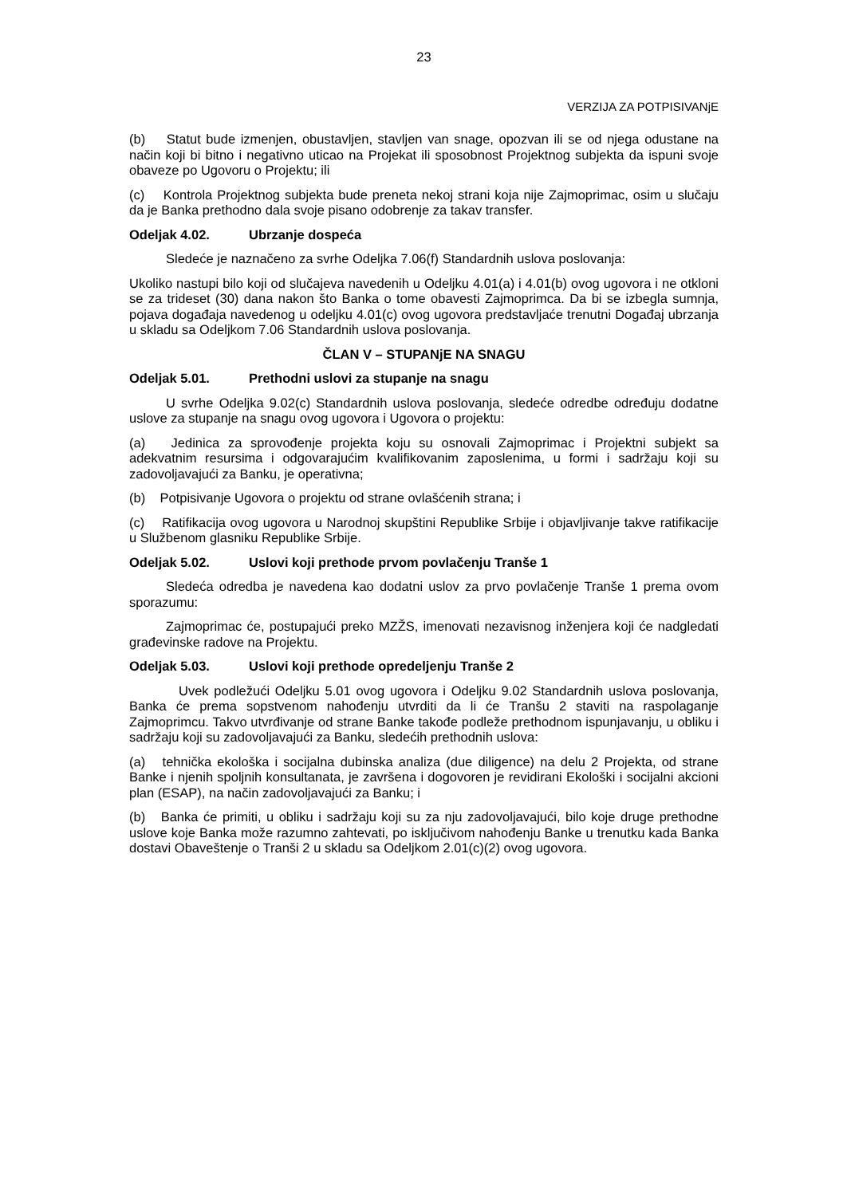23
VERZIJA ZA POTPISIVANjE
(b) Statut bude izmenjen, obustavljen, stavljen van snage, opozvan ili se od njega odustane na način koji bi bitno i negativno uticao na Projekat ili sposobnost Projektnog subjekta da ispuni svoje obaveze po Ugovoru o Projektu; ili
(c) Kontrola Projektnog subjekta bude preneta nekoj strani koja nije Zajmoprimac, osim u slučaju da je Banka prethodno dala svoje pisano odobrenje za takav transfer.
Odeljak 4.02. Ubrzanje dospeća
Sledeće je naznačeno za svrhe Odeljka 7.06(f) Standardnih uslova poslovanja:
Ukoliko nastupi bilo koji od slučajeva navedenih u Odeljku 4.01(a) i 4.01(b) ovog ugovora i ne otkloni se za trideset (30) dana nakon što Banka o tome obavesti Zajmoprimca. Da bi se izbegla sumnja, pojava događaja navedenog u odeljku 4.01(c) ovog ugovora predstavljaće trenutni Događaj ubrzanja u skladu sa Odeljkom 7.06 Standardnih uslova poslovanja.
ČLAN V – STUPANjE NA SNAGU
Odeljak 5.01. Prethodni uslovi za stupanje na snagu
U svrhe Odeljka 9.02(c) Standardnih uslova poslovanja, sledeće odredbe određuju dodatne uslove za stupanje na snagu ovog ugovora i Ugovora o projektu:
(a) Jedinica za sprovođenje projekta koju su osnovali Zajmoprimac i Projektni subjekt sa adekvatnim resursima i odgovarajućim kvalifikovanim zaposlenima, u formi i sadržaju koji su zadovoljavajući za Banku, je operativna;
(b) Potpisivanje Ugovora o projektu od strane ovlašćenih strana; i
(c) Ratifikacija ovog ugovora u Narodnoj skupštini Republike Srbije i objavljivanje takve ratifikacije u Službenom glasniku Republike Srbije.
Odeljak 5.02. Uslovi koji prethode prvom povlačenju Tranše 1
Sledeća odredba je navedena kao dodatni uslov za prvo povlačenje Tranše 1 prema ovom sporazumu:
Zajmoprimac će, postupajući preko MZŽS, imenovati nezavisnog inženjera koji će nadgledati građevinske radove na Projektu.
Odeljak 5.03. Uslovi koji prethode opredeljenju Tranše 2
Uvek podležući Odeljku 5.01 ovog ugovora i Odeljku 9.02 Standardnih uslova poslovanja, Banka će prema sopstvenom nahođenju utvrditi da li će Tranšu 2 staviti na raspolaganje Zajmoprimcu. Takvo utvrđivanje od strane Banke takođe podleže prethodnom ispunjavanju, u obliku i sadržaju koji su zadovoljavajući za Banku, sledećih prethodnih uslova:
(a) tehnička ekološka i socijalna dubinska analiza (due diligence) na delu 2 Projekta, od strane Banke i njenih spoljnih konsultanata, je završena i dogovoren je revidirani Ekološki i socijalni akcioni plan (ESAP), na način zadovoljavajući za Banku; i
(b) Banka će primiti, u obliku i sadržaju koji su za nju zadovoljavajući, bilo koje druge prethodne uslove koje Banka može razumno zahtevati, po isključivom nahođenju Banke u trenutku kada Banka dostavi Obaveštenje o Tranši 2 u skladu sa Odeljkom 2.01(c)(2) ovog ugovora.